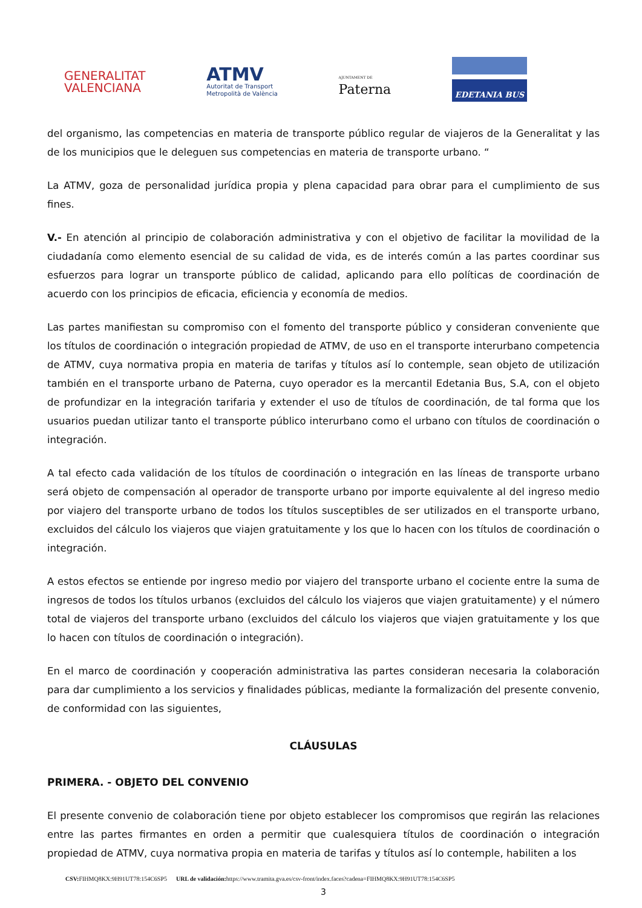GENERALITAT
VALENCIANA
ATMV
Autoritat de Transport
Metropolità de València
AJUNTAMENT DE
Paterna
EDETANIA BUS
del organismo, las competencias en materia de transporte público regular de viajeros de la Generalitat y las de los municipios que le deleguen sus competencias en materia de transporte urbano. “
La ATMV, goza de personalidad jurídica propia y plena capacidad para obrar para el cumplimiento de sus fines.
V.- En atención al principio de colaboración administrativa y con el objetivo de facilitar la movilidad de la ciudadanía como elemento esencial de su calidad de vida, es de interés común a las partes coordinar sus esfuerzos para lograr un transporte público de calidad, aplicando para ello políticas de coordinación de acuerdo con los principios de eficacia, eficiencia y economía de medios.
Las partes manifiestan su compromiso con el fomento del transporte público y consideran conveniente que los títulos de coordinación o integración propiedad de ATMV, de uso en el transporte interurbano competencia de ATMV, cuya normativa propia en materia de tarifas y títulos así lo contemple, sean objeto de utilización también en el transporte urbano de Paterna, cuyo operador es la mercantil Edetania Bus, S.A, con el objeto de profundizar en la integración tarifaria y extender el uso de títulos de coordinación, de tal forma que los usuarios puedan utilizar tanto el transporte público interurbano como el urbano con títulos de coordinación o integración.
A tal efecto cada validación de los títulos de coordinación o integración en las líneas de transporte urbano será objeto de compensación al operador de transporte urbano por importe equivalente al del ingreso medio por viajero del transporte urbano de todos los títulos susceptibles de ser utilizados en el transporte urbano, excluidos del cálculo los viajeros que viajen gratuitamente y los que lo hacen con los títulos de coordinación o integración.
A estos efectos se entiende por ingreso medio por viajero del transporte urbano el cociente entre la suma de ingresos de todos los títulos urbanos (excluidos del cálculo los viajeros que viajen gratuitamente) y el número total de viajeros del transporte urbano (excluidos del cálculo los viajeros que viajen gratuitamente y los que lo hacen con títulos de coordinación o integración).
En el marco de coordinación y cooperación administrativa las partes consideran necesaria la colaboración para dar cumplimiento a los servicios y finalidades públicas, mediante la formalización del presente convenio, de conformidad con las siguientes,
CLÁUSULAS
PRIMERA. - OBJETO DEL CONVENIO
El presente convenio de colaboración tiene por objeto establecer los compromisos que regirán las relaciones entre las partes firmantes en orden a permitir que cualesquiera títulos de coordinación o integración propiedad de ATMV, cuya normativa propia en materia de tarifas y títulos así lo contemple, habiliten a los
3
CSV: FIHMQ8KX:9H91UT78:154C6SP5 URL de validación: https://www.tramita.gva.es/csv-front/index.faces?cadena=FIHMQ8KX:9H91UT78:154C6SP5